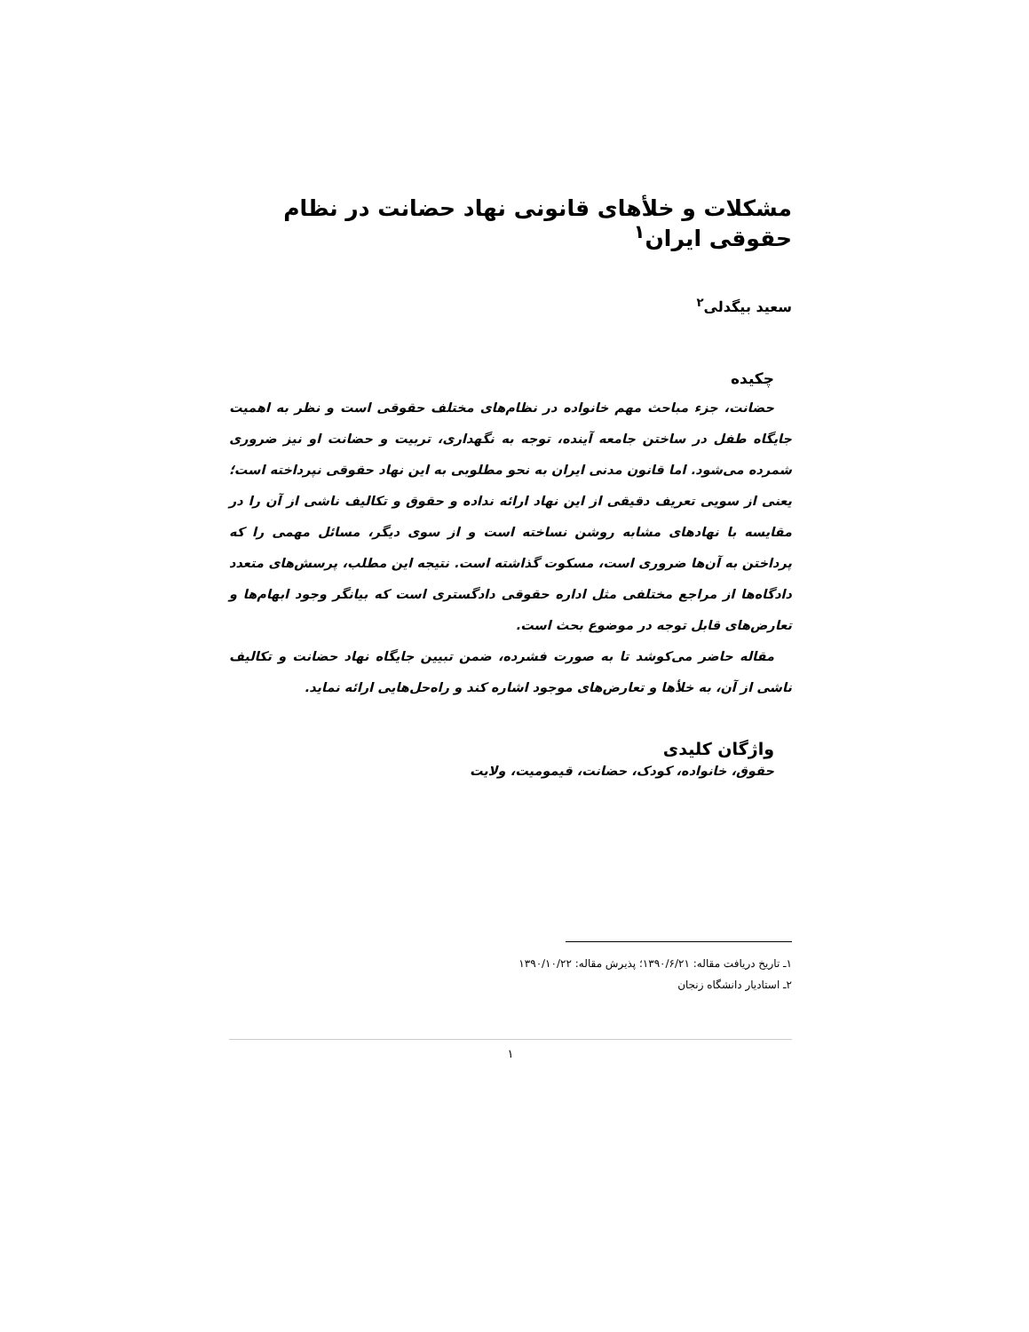مشکلات و خلأهای قانونی نهاد حضانت در نظام حقوقی ایران<sup>۱</sup>
سعید بیگدلی<sup>۲</sup>
چکیده
حضانت، جزء مباحث مهم خانواده در نظام‌های مختلف حقوقی است و نظر به اهمیت جایگاه طفل در ساختن جامعه آینده، توجه به نگهداری، تربیت و حضانت او نیز ضروری شمرده می‌شود. اما قانون مدنی ایران به نحو مطلوبی به این نهاد حقوقی نپرداخته است؛ یعنی از سویی تعریف دقیقی از این نهاد ارائه نداده و حقوق و تکالیف ناشی از آن را در مقایسه با نهادهای مشابه روشن نساخته است و از سوی دیگر، مسائل مهمی را که پرداختن به آن‌ها ضروری است، مسکوت گذاشته است. نتیجه این مطلب، پرسش‌های متعدد دادگاه‌ها از مراجع مختلفی مثل اداره حقوقی دادگستری است که بیانگر وجود ابهام‌ها و تعارض‌های قابل توجه در موضوع بحث است.
مقاله حاضر می‌کوشد تا به صورت فشرده، ضمن تبیین جایگاه نهاد حضانت و تکالیف ناشی از آن، به خلأها و تعارض‌های موجود اشاره کند و راه‌حل‌هایی ارائه نماید.
واژگان کلیدی
حقوق، خانواده، کودک، حضانت، قیمومیت، ولایت
۱ـ تاریخ دریافت مقاله: ۱۳۹۰/۶/۲۱؛ پذیرش مقاله: ۱۳۹۰/۱۰/۲۲
۲ـ استادیار دانشگاه زنجان
۱